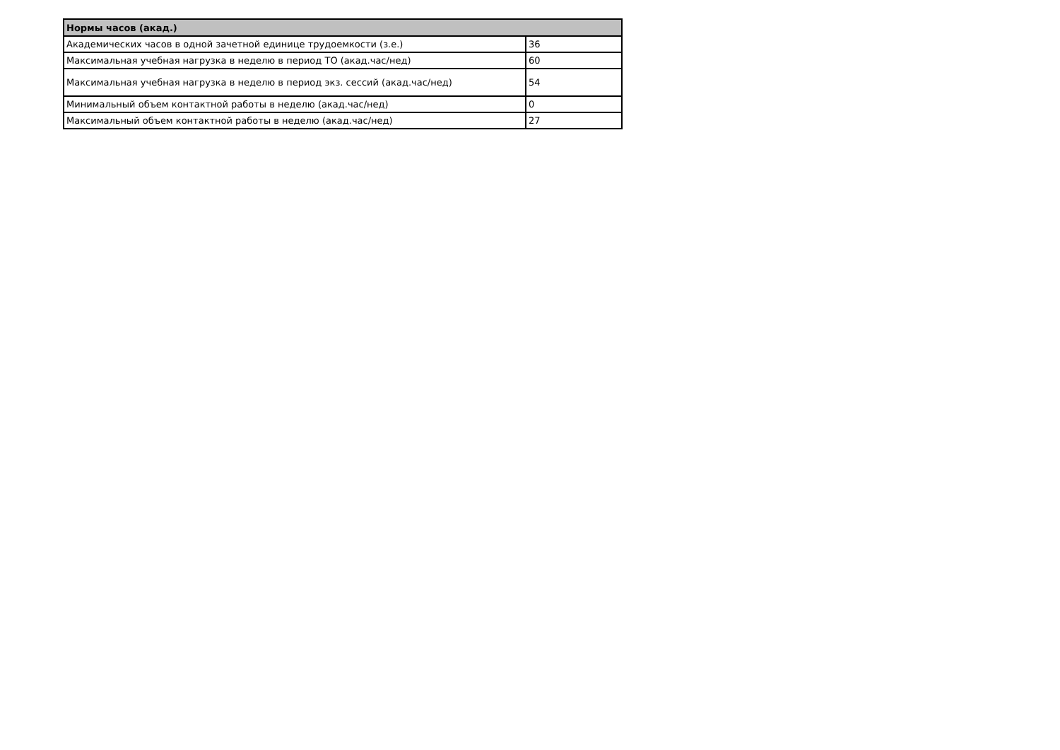| Нормы часов (акад.) | |
| --- | --- |
| Академических часов в одной зачетной единице трудоемкости (з.е.) | 36 |
| Максимальная учебная нагрузка в неделю в период ТО (акад.час/нед) | 60 |
| Максимальная учебная нагрузка в неделю в период экз. сессий (акад.час/нед) | 54 |
| Минимальный объем контактной работы в неделю (акад.час/нед) | 0 |
| Максимальный объем контактной работы в неделю (акад.час/нед) | 27 |